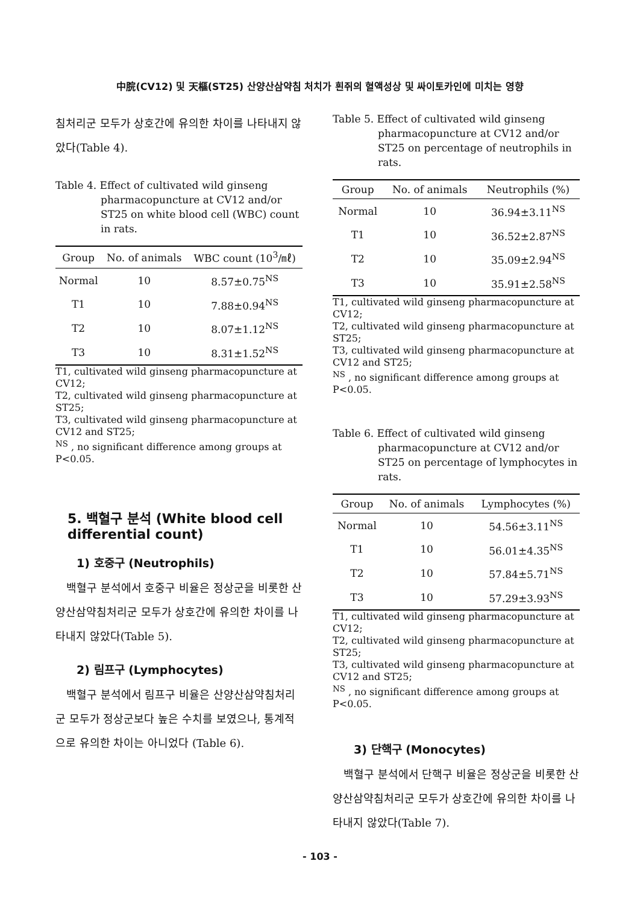中脘(CV12) 및 天樞(ST25) 산양산삼약침 처치가 흰쥐의 혈액성상 및 싸이토카인에 미치는 영향
침처리군 모두가 상호간에 유의한 차이를 나타내지 않았다(Table 4).
Table 4. Effect of cultivated wild ginseng pharmacopuncture at CV12 and/or ST25 on white blood cell (WBC) count in rats.
| Group | No. of animals | WBC count (10<sup>3</sup>/㎖) |
| --- | --- | --- |
| Normal | 10 | 8.57±0.75<sup>NS</sup> |
| T1 | 10 | 7.88±0.94<sup>NS</sup> |
| T2 | 10 | 8.07±1.12<sup>NS</sup> |
| T3 | 10 | 8.31±1.52<sup>NS</sup> |
T1, cultivated wild ginseng pharmacopuncture at CV12;
T2, cultivated wild ginseng pharmacopuncture at ST25;
T3, cultivated wild ginseng pharmacopuncture at CV12 and ST25;
<sup>NS</sup> , no significant difference among groups at P<0.05.
5. 백혈구 분석 (White blood cell differential count)
1) 호중구 (Neutrophils)
백혈구 분석에서 호중구 비율은 정상군을 비롯한 산양산삼약침처리군 모두가 상호간에 유의한 차이를 나타내지 않았다(Table 5).
2) 림프구 (Lymphocytes)
백혈구 분석에서 림프구 비율은 산양산삼약침처리군 모두가 정상군보다 높은 수치를 보였으나, 통계적으로 유의한 차이는 아니었다 (Table 6).
Table 5. Effect of cultivated wild ginseng pharmacopuncture at CV12 and/or ST25 on percentage of neutrophils in rats.
| Group | No. of animals | Neutrophils (%) |
| --- | --- | --- |
| Normal | 10 | 36.94±3.11<sup>NS</sup> |
| T1 | 10 | 36.52±2.87<sup>NS</sup> |
| T2 | 10 | 35.09±2.94<sup>NS</sup> |
| T3 | 10 | 35.91±2.58<sup>NS</sup> |
T1, cultivated wild ginseng pharmacopuncture at CV12;
T2, cultivated wild ginseng pharmacopuncture at ST25;
T3, cultivated wild ginseng pharmacopuncture at CV12 and ST25;
<sup>NS</sup> , no significant difference among groups at P<0.05.
Table 6. Effect of cultivated wild ginseng pharmacopuncture at CV12 and/or ST25 on percentage of lymphocytes in rats.
| Group | No. of animals | Lymphocytes (%) |
| --- | --- | --- |
| Normal | 10 | 54.56±3.11<sup>NS</sup> |
| T1 | 10 | 56.01±4.35<sup>NS</sup> |
| T2 | 10 | 57.84±5.71<sup>NS</sup> |
| T3 | 10 | 57.29±3.93<sup>NS</sup> |
T1, cultivated wild ginseng pharmacopuncture at CV12;
T2, cultivated wild ginseng pharmacopuncture at ST25;
T3, cultivated wild ginseng pharmacopuncture at CV12 and ST25;
<sup>NS</sup> , no significant difference among groups at P<0.05.
3) 단핵구 (Monocytes)
백혈구 분석에서 단핵구 비율은 정상군을 비롯한 산양산삼약침처리군 모두가 상호간에 유의한 차이를 나타내지 않았다(Table 7).
- 103 -